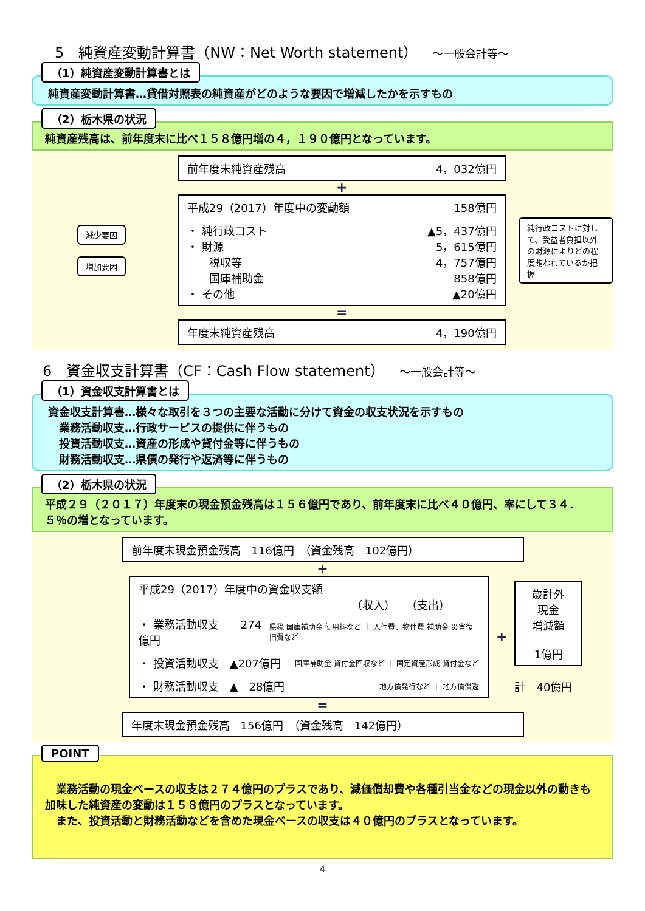5　純資産変動計算書（NW：Net Worth statement）　～一般会計等～
（1）純資産変動計算書とは
純資産変動計算書…貸借対照表の純資産がどのような要因で増減したかを示すもの
（2）栃木県の状況
純資産残高は、前年度末に比べ１５８億円増の４，１９０億円となっています。
減少要因
増加要因
前年度末純資産残高 4，032億円
+
平成29（2017）年度中の変動額 158億円
・ 純行政コスト ▲5，437億円
・ 財源 5，615億円
　　税収等 4，757億円
　　国庫補助金 858億円
・ その他 ▲20億円
=
年度末純資産残高 4，190億円
純行政コストに対して、受益者負担以外の財源によりどの程度賄われているか把握
6　資金収支計算書（CF：Cash Flow statement）　～一般会計等～
（1）資金収支計算書とは
資金収支計算書…様々な取引を３つの主要な活動に分けて資金の収支状況を示すもの
　業務活動収支…行政サービスの提供に伴うもの
　投資活動収支…資産の形成や貸付金等に伴うもの
　財務活動収支…県債の発行や返済等に伴うもの
（2）栃木県の状況
平成２９（２０１７）年度末の現金預金残高は１５６億円であり、前年度末に比べ４０億円、率にして３４．５％の増となっています。
前年度末現金預金残高　116億円　（資金残高　102億円）
+
平成29（2017）年度中の資金収支額
（収入）　　（支出）
・ 業務活動収支　　274億円 県税 国庫補助金 使用料など ｜ 人件費、物件費 補助金 災害復旧費など
・ 投資活動収支　▲207億円 国庫補助金 貸付金回収など ｜ 固定資産形成 貸付金など
・ 財務活動収支　▲　28億円 地方債発行など ｜ 地方債償還
+
歳計外
現金
増減額
1億円
計　40億円
=
年度末現金預金残高　156億円　（資金残高　142億円）
POINT
　業務活動の現金ベースの収支は２７４億円のプラスであり、減価償却費や各種引当金などの現金以外の動きも加味した純資産の変動は１５８億円のプラスとなっています。
　また、投資活動と財務活動などを含めた現金ベースの収支は４０億円のプラスとなっています。
4